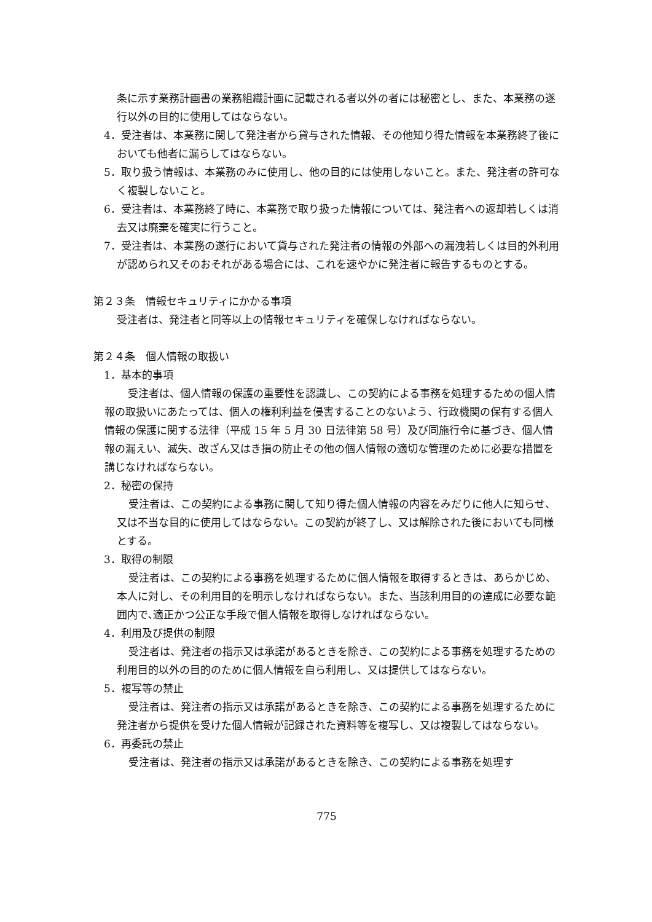条に示す業務計画書の業務組織計画に記載される者以外の者には秘密とし、また、本業務の遂行以外の目的に使用してはならない。
4．受注者は、本業務に関して発注者から貸与された情報、その他知り得た情報を本業務終了後においても他者に漏らしてはならない。
5．取り扱う情報は、本業務のみに使用し、他の目的には使用しないこと。また、発注者の許可なく複製しないこと。
6．受注者は、本業務終了時に、本業務で取り扱った情報については、発注者への返却若しくは消去又は廃棄を確実に行うこと。
7．受注者は、本業務の遂行において貸与された発注者の情報の外部への漏洩若しくは目的外利用が認められ又そのおそれがある場合には、これを速やかに発注者に報告するものとする。
第２３条　情報セキュリティにかかる事項
受注者は、発注者と同等以上の情報セキュリティを確保しなければならない。
第２４条　個人情報の取扱い
1．基本的事項
受注者は、個人情報の保護の重要性を認識し、この契約による事務を処理するための個人情報の取扱いにあたっては、個人の権利利益を侵害することのないよう、行政機関の保有する個人情報の保護に関する法律（平成 15 年 5 月 30 日法律第 58 号）及び同施行令に基づき、個人情報の漏えい、滅失、改ざん又はき損の防止その他の個人情報の適切な管理のために必要な措置を講じなければならない。
2．秘密の保持
受注者は、この契約による事務に関して知り得た個人情報の内容をみだりに他人に知らせ、又は不当な目的に使用してはならない。この契約が終了し、又は解除された後においても同様とする。
3．取得の制限
受注者は、この契約による事務を処理するために個人情報を取得するときは、あらかじめ、本人に対し、その利用目的を明示しなければならない。また、当該利用目的の達成に必要な範囲内で､適正かつ公正な手段で個人情報を取得しなければならない。
4．利用及び提供の制限
受注者は、発注者の指示又は承諾があるときを除き、この契約による事務を処理するための利用目的以外の目的のために個人情報を自ら利用し、又は提供してはならない。
5．複写等の禁止
受注者は、発注者の指示又は承諾があるときを除き、この契約による事務を処理するために発注者から提供を受けた個人情報が記録された資料等を複写し、又は複製してはならない。
6．再委託の禁止
受注者は、発注者の指示又は承諾があるときを除き、この契約による事務を処理す
775